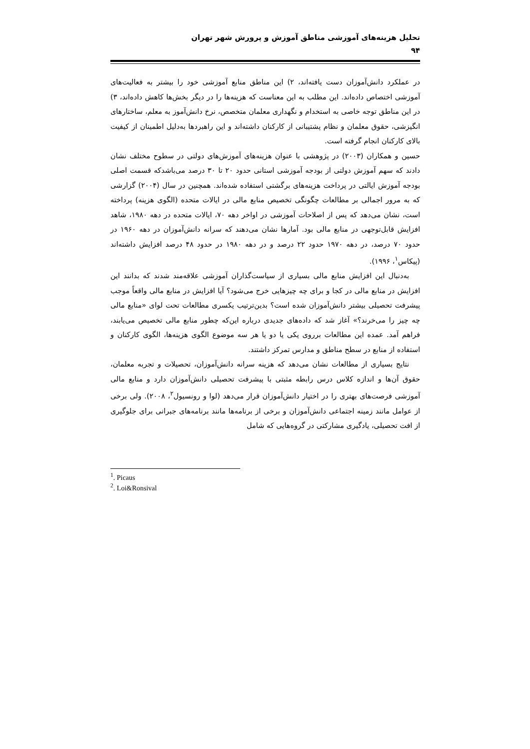تحلیل هزینه‌های آموزشی مناطق آموزش و پرورش شهر تهران
۹۴
در عملکرد دانش‌آموزان دست یافته‌اند، ۲) این مناطق منابع آموزشی خود را بیشتر به فعالیت‌های آموزشی اختصاص داده‌اند. این مطلب به این معناست که هزینه‌ها را در دیگر بخش‌ها کاهش داده‌اند، ۳) در این مناطق توجه خاصی به استخدام و نگهداری معلمان متخصص، نرخ دانش‌آموز به معلم، ساختارهای انگیزشی، حقوق معلمان و نظام پشتیبانی از کارکنان داشته‌اند و این راهبردها به‌دلیل اطمینان از کیفیت بالای کارکنان انجام گرفته است.
حسین و همکاران (۲۰۰۳) در پژوهشی با عنوان هزینه‌های آموزش‌های دولتی در سطوح مختلف نشان دادند که سهم آموزش دولتی از بودجه آموزشی استانی حدود ۲۰ تا ۳۰ درصد می‌باشدکه قسمت اصلی بودجه آموزش ایالتی در پرداخت هزینه‌های برگشتی استفاده شده‌اند. همچنین در سال (۲۰۰۴) گزارشی که به مرور اجمالی بر مطالعات چگونگی تخصیص منابع مالی در ایالات متحده (الگوی هزینه) پرداخته است، نشان می‌دهد که پس از اصلاحات آموزشی در اواخر دهه ۷۰، ایالات متحده در دهه ۱۹۸۰، شاهد افزایش قابل‌توجهی در منابع مالی بود. آمارها نشان می‌دهند که سرانه دانش‌آموزان در دهه ۱۹۶۰ در حدود ۷۰ درصد، در دهه ۱۹۷۰ حدود ۲۲ درصد و در دهه ۱۹۸۰ در حدود ۴۸ درصد افزایش داشته‌اند (پیکاس<sup>۱</sup>، ۱۹۹۶).
به‌دنبال این افزایش منابع مالی بسیاری از سیاست‌گذاران آموزشی علاقه‌مند شدند که بدانند این افزایش در منابع مالی در کجا و برای چه چیزهایی خرج می‌شود؟ آیا افزایش در منابع مالی واقعاً موجب پیشرفت تحصیلی بیشتر دانش‌آموزان شده است؟ بدین‌ترتیب یکسری مطالعات تحت لوای «منابع مالی چه چیز را می‌خرند؟» آغاز شد که داده‌های جدیدی درباره این‌که چطور منابع مالی تخصیص می‌یابند، فراهم آمد. عمده این مطالعات برروی یکی یا دو یا هر سه موضوع الگوی هزینه‌ها، الگوی کارکنان و استفاده از منابع در سطح مناطق و مدارس تمرکز داشتند.
نتایج بسیاری از مطالعات نشان می‌دهد که هزینه سرانه دانش‌آموزان، تحصیلات و تجربه معلمان، حقوق آن‌ها و اندازه کلاس درس رابطه مثبتی با پیشرفت تحصیلی دانش‌آموزان دارد و منابع مالی آموزشی فرصت‌های بهتری را در اختیار دانش‌آموزان قرار می‌دهد (لوا و رونسیول<sup>۲</sup>، ۲۰۰۸). ولی برخی از عوامل مانند زمینه اجتماعی دانش‌آموزان و برخی از برنامه‌ها مانند برنامه‌های جبرانی برای جلوگیری از افت تحصیلی، یادگیری مشارکتی در گروه‌هایی که شامل
<sup>1</sup>. Picaus
<sup>2</sup>. Loi&Ronsival